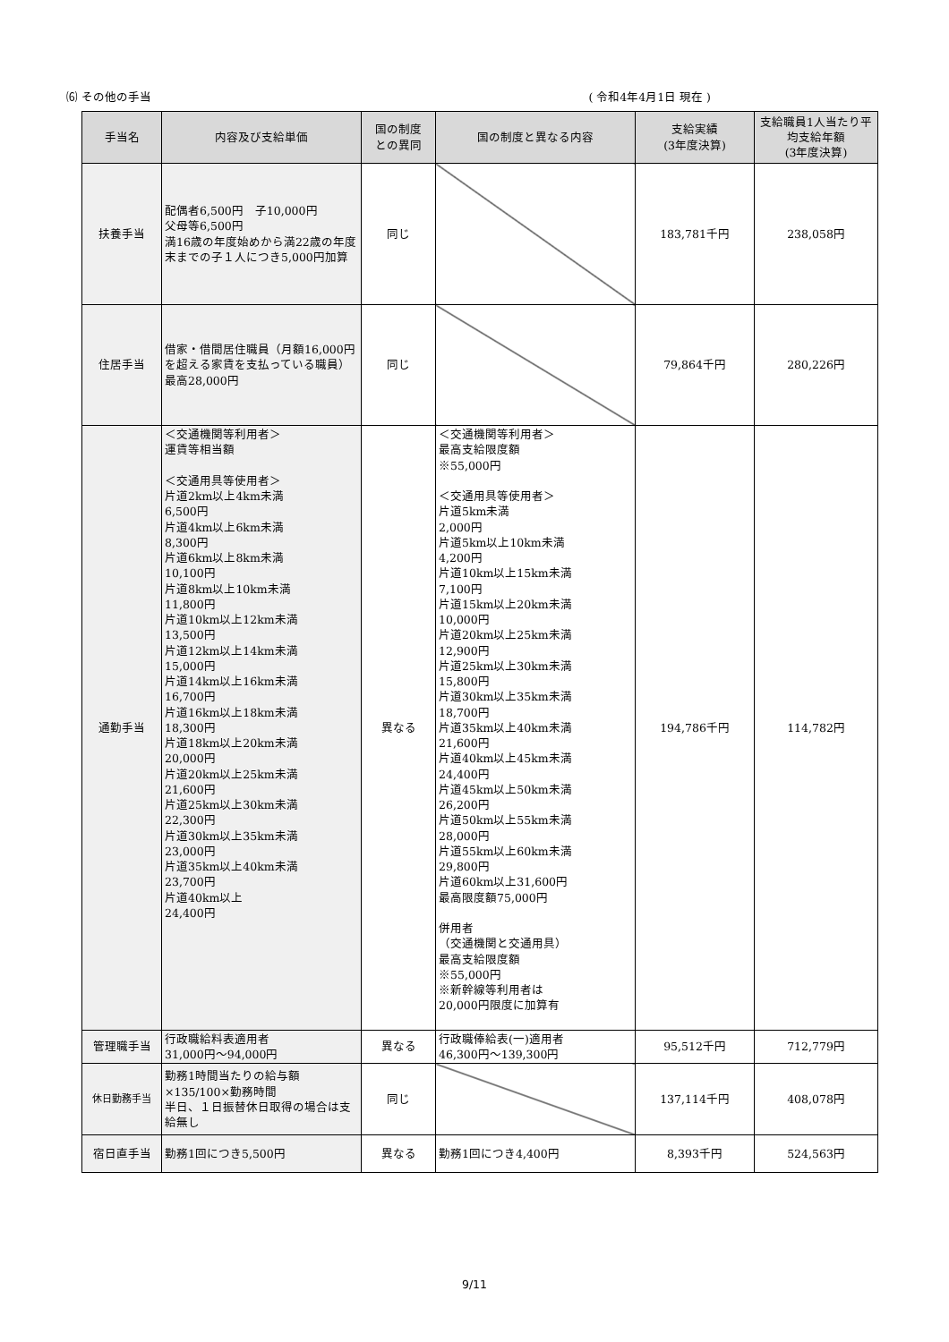⑹ その他の手当 ( 令和4年4月1日 現在 )
| 手当名 | 内容及び支給単価 | 国の制度 との異同 | 国の制度と異なる内容 | 支給実績 (3年度決算) | 支給職員1人当たり平均支給年額 (3年度決算) |
| --- | --- | --- | --- | --- | --- |
| 扶養手当 | 配偶者6,500円 子10,000円 父母等6,500円 満16歳の年度始めから満22歳の年度末までの子１人につき5,000円加算 | 同じ | | 183,781千円 | 238,058円 |
| 住居手当 | 借家・借間居住職員（月額16,000円を超える家賃を支払っている職員）最高28,000円 | 同じ | | 79,864千円 | 280,226円 |
| 通勤手当 | ＜交通機関等利用者＞ 運賃等相当額 ＜交通用具等使用者＞ 片道2km以上4km未満 6,500円 片道4km以上6km未満 8,300円 片道6km以上8km未満 10,100円 片道8km以上10km未満 11,800円 片道10km以上12km未満 13,500円 片道12km以上14km未満 15,000円 片道14km以上16km未満 16,700円 片道16km以上18km未満 18,300円 片道18km以上20km未満 20,000円 片道20km以上25km未満 21,600円 片道25km以上30km未満 22,300円 片道30km以上35km未満 23,000円 片道35km以上40km未満 23,700円 片道40km以上 24,400円 | 異なる | ＜交通機関等利用者＞ 最高支給限度額 ※55,000円 ＜交通用具等使用者＞ 片道5km未満 2,000円 片道5km以上10km未満 4,200円 片道10km以上15km未満 7,100円 片道15km以上20km未満 10,000円 片道20km以上25km未満 12,900円 片道25km以上30km未満 15,800円 片道30km以上35km未満 18,700円 片道35km以上40km未満 21,600円 片道40km以上45km未満 24,400円 片道45km以上50km未満 26,200円 片道50km以上55km未満 28,000円 片道55km以上60km未満 29,800円 片道60km以上31,600円 最高限度額75,000円 併用者 （交通機関と交通用具） 最高支給限度額 ※55,000円 ※新幹線等利用者は 20,000円限度に加算有 | 194,786千円 | 114,782円 |
| 管理職手当 | 行政職給料表適用者 31,000円～94,000円 | 異なる | 行政職俸給表(一)適用者 46,300円～139,300円 | 95,512千円 | 712,779円 |
| 休日勤務手当 | 勤務1時間当たりの給与額×135/100×勤務時間 半日、１日振替休日取得の場合は支給無し | 同じ | | 137,114千円 | 408,078円 |
| 宿日直手当 | 勤務1回につき5,500円 | 異なる | 勤務1回につき4,400円 | 8,393千円 | 524,563円 |
9/11